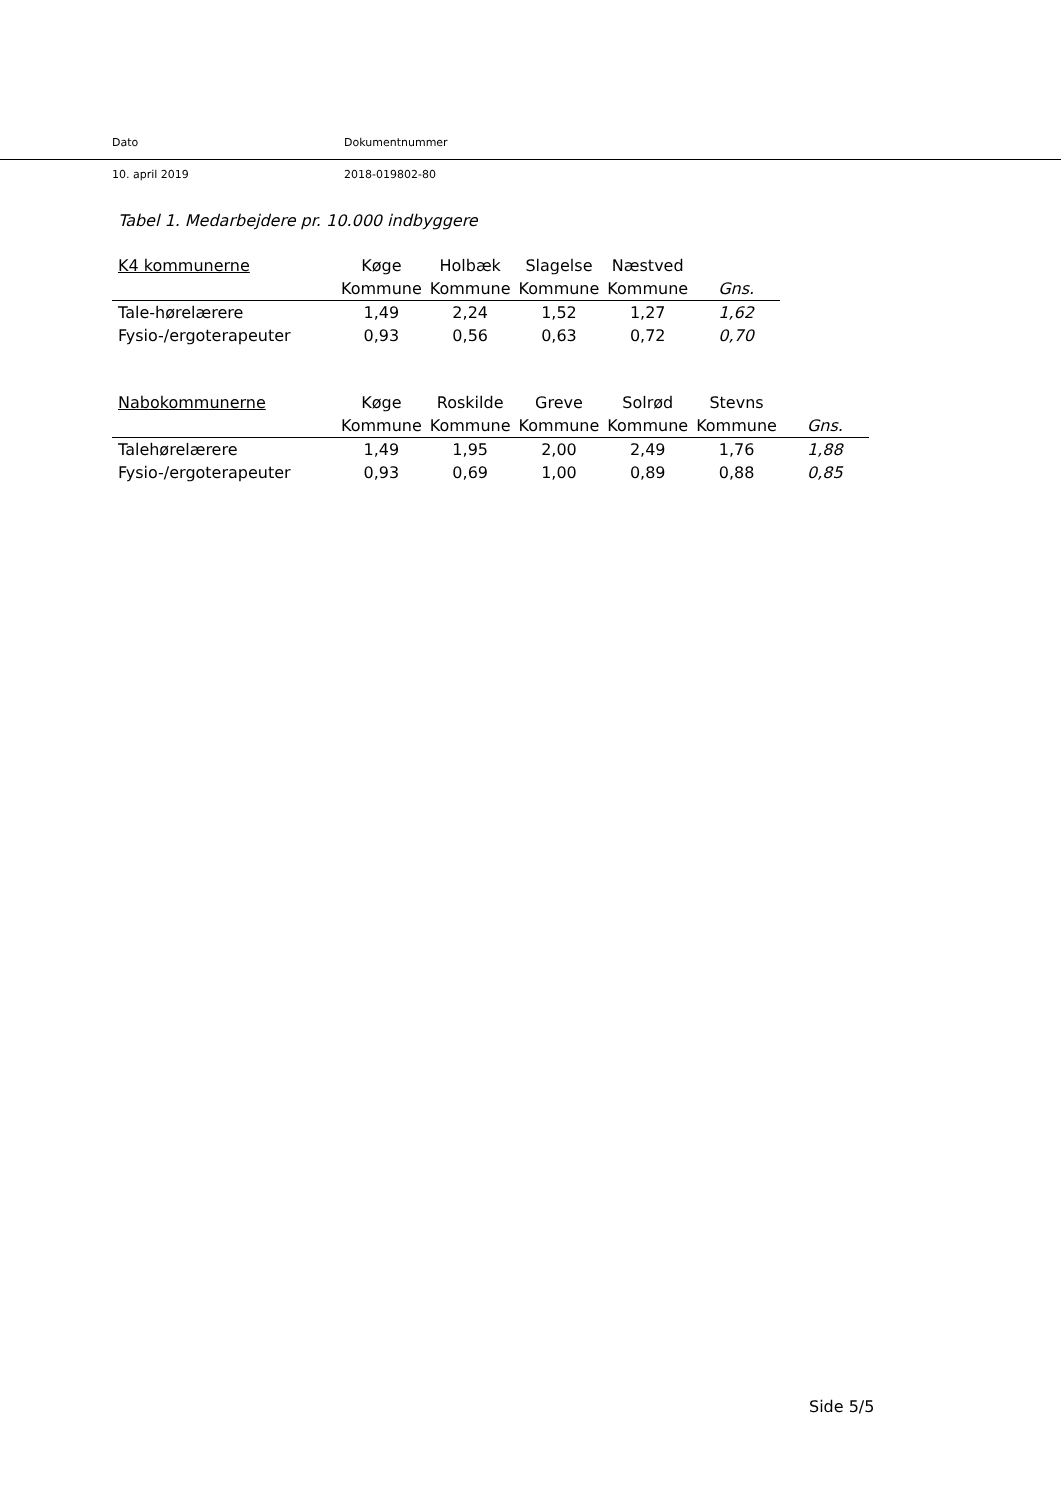Dato Dokumentnummer
10. april 2019 2018-019802-80
Tabel 1. Medarbejdere pr. 10.000 indbyggere
| K4 kommunerne | Køge | Holbæk | Slagelse | Næstved | |
| --- | --- | --- | --- | --- | --- |
| | Kommune | Kommune | Kommune | Kommune | Gns. |
| Tale-hørelærere | 1,49 | 2,24 | 1,52 | 1,27 | 1,62 |
| Fysio-/ergoterapeuter | 0,93 | 0,56 | 0,63 | 0,72 | 0,70 |
| Nabokommunerne | Køge | Roskilde | Greve | Solrød | Stevns | |
| --- | --- | --- | --- | --- | --- | --- |
| | Kommune | Kommune | Kommune | Kommune | Kommune | Gns. |
| Talehørelærere | 1,49 | 1,95 | 2,00 | 2,49 | 1,76 | 1,88 |
| Fysio-/ergoterapeuter | 0,93 | 0,69 | 1,00 | 0,89 | 0,88 | 0,85 |
Side 5/5